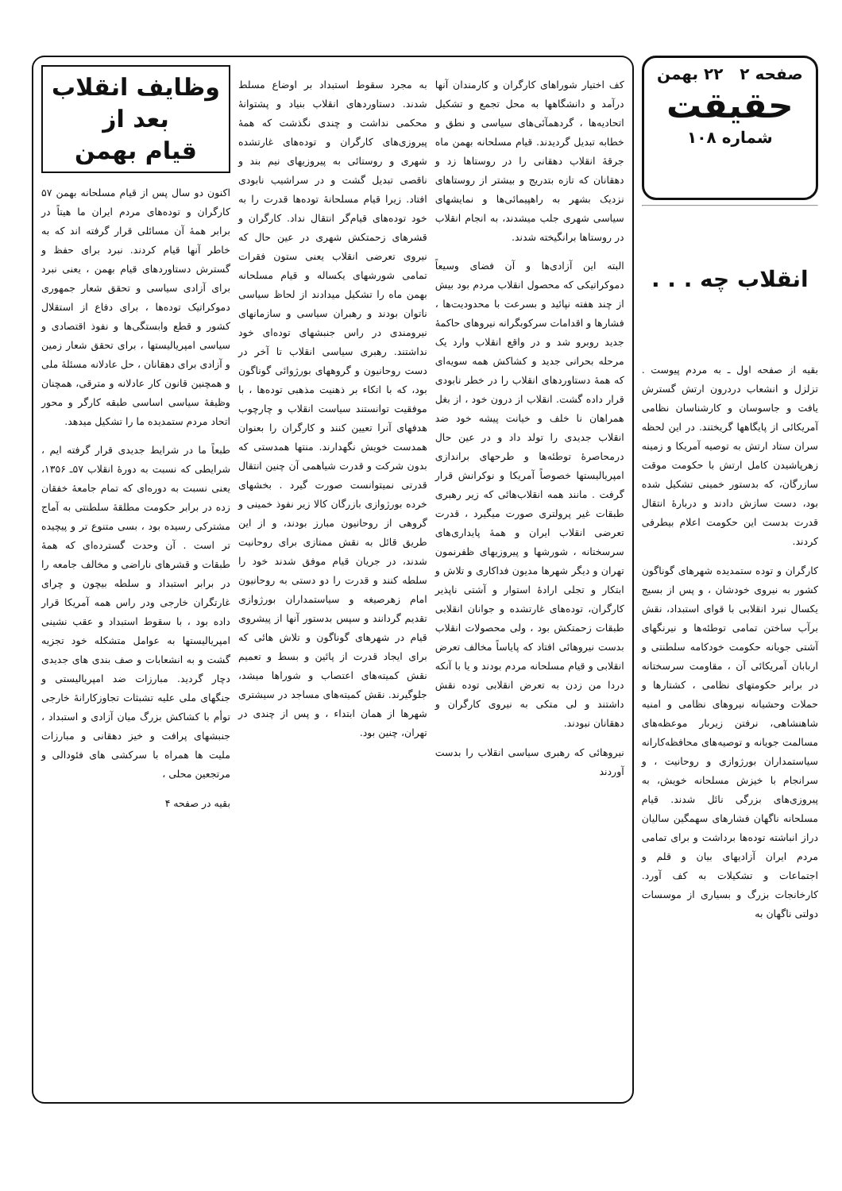صفحه ۲ ۲۲ بهمن
حقیقت
شماره ۱۰۸
انقلاب چه . . .
بقیه از صفحه اول ـ به مردم پیوست . تزلزل و انشعاب دردرون ارتش گسترش یافت و جاسوسان و کارشناسان نظامی آمریکائی از پایگاهها گریختند. در این لحظه سران ستاد ارتش به توصیه آمریکا و زمینه زهرپاشیدن کامل ارتش با حکومت موقت سازرگان، که بدستور خمینی تشکیل شده بود، دست سازش دادند و دربارهٔ انتقال قدرت بدست این حکومت اعلام بیطرفی کردند.
کارگران و توده ستمدیده شهرهای گوناگون کشور به نیروی خودشان ، و پس از بسیج یکسال نبرد انقلابی با قوای استبداد، نقش برآب ساختن تمامی توطئه‌ها و نیرنگهای آشتی جویانه حکومت خودکامه سلطنتی و اربابان آمریکائی آن ، مقاومت سرسختانه در برابر حکومتهای نظامی ، کشتارها و حملات وحشیانه نیروهای نظامی و امنیه شاهنشاهی، نرفتن زیربار موعظه‌های مسالمت جویانه و توصیه‌های محافظه‌کارانه سیاستمداران بورژوازی و روحانیت ، و سرانجام با خیزش مسلحانه خویش، به پیروزی‌های بزرگی نائل شدند. قیام مسلحانه ناگهان فشارهای سهمگین سالیان دراز انباشته توده‌ها برداشت و برای تمامی مردم ایران آزادیهای بیان و قلم و اجتماعات و تشکیلات به کف آورد. کارخانجات بزرگ و بسیاری از موسسات دولتی ناگهان به
کف اختیار شوراهای کارگران و کارمندان آنها درآمد و دانشگاهها به محل تجمع و تشکیل اتحادیه‌ها ، گردهمآئی‌های سیاسی و نطق و خطابه تبدیل گردیدند. قیام مسلحانه بهمن ماه جرقهٔ انقلاب دهقانی را در روستاها زد و دهقانان که تازه بتدریج و بیشتر از روستاهای نزدیک بشهر به راهپیمائی‌ها و نمایشهای سیاسی شهری جلب میشدند، به انجام انقلاب در روستاها برانگیخته شدند.
البته این آزادی‌ها و آن فضای وسیعاً دموکراتیکی که محصول انقلاب مردم بود بیش از چند هفته نپائید و بسرعت با محدودیت‌ها ، فشارها و اقدامات سرکوبگرانه نیروهای حاکمهٔ جدید روبرو شد و در واقع انقلاب وارد یک مرحله بحرانی جدید و کشاکش همه سویه‌ای که همهٔ دستاوردهای انقلاب را در خطر نابودی قرار داده گشت. انقلاب از درون خود ، از بغل همراهان نا خلف و خیانت پیشه خود ضد انقلاب جدیدی را تولد داد و در عین حال درمحاصرهٔ توطئه‌ها و طرحهای براندازی امپریالیستها خصوصاً آمریکا و نوکرانش قرار گرفت . مانند همه انقلاب‌هائی که زیر رهبری طبقات غیر پرولتری صورت میگیرد ، قدرت تعرضی انقلاب ایران و همهٔ پایداری‌های سرسختانه ، شورشها و پیروزیهای ظفرنمون تهران و دیگر شهرها مدیون فداکاری و تلاش و ابتکار و تجلی ارادهٔ استوار و آشتی ناپذیر کارگران، توده‌های غارتشده و جوانان انقلابی طبقات زحمتکش بود ، ولی محصولات انقلاب بدست نیروهائی افتاد که پایاساً مخالف تعرض انقلابی و قیام مسلحانه مردم بودند و یا با آنکه دردا من زدن به تعرض انقلابی توده نقش داشتند و لی متکی به نیروی کارگران و دهقانان نبودند.
نیروهائی که رهبری سیاسی انقلاب را بدست آوردند
به مجرد سقوط استبداد بر اوضاع مسلط شدند. دستاوردهای انقلاب بنیاد و پشتوانهٔ محکمی نداشت و چندی نگذشت که همهٔ پیروزی‌های کارگران و توده‌های غارتشده شهری و روستائی به پیروزیهای نیم بند و ناقصی تبدیل گشت و در سراشیب نابودی افتاد. زیرا قیام مسلحانهٔ توده‌ها قدرت را به خود توده‌های قیام‌گر انتقال نداد. کارگران و قشرهای زحمتکش شهری در عین حال که نیروی تعرضی انقلاب یعنی ستون فقرات تمامی شورشهای یکساله و قیام مسلحانه بهمن ماه را تشکیل میدادند از لحاظ سیاسی ناتوان بودند و رهبران سیاسی و سازمانهای نیرومندی در راس جنبشهای توده‌ای خود نداشتند. رهبری سیاسی انقلاب تا آخر در دست روحانیون و گروههای بورژوائی گوناگون بود، که با اتکاء بر ذهنیت مذهبی توده‌ها ، با موفقیت توانستند سیاست انقلاب و چارچوب هدفهای آنرا تعیین کنند و کارگران را بعنوان همدست خویش نگهدارند. منتها همدستی که بدون شرکت و قدرت شیاهمی آن چنین انتقال قدرتی نمیتوانست صورت گیرد . بخشهای خرده بورژوازی بازرگان کالا زیر نفوذ خمینی و گروهی از روحانیون مبارز بودند، و از این طریق قائل به نقش ممتازی برای روحانیت شدند، در جریان قیام موفق شدند خود را سلطه کنند و قدرت را دو دستی به روحانیون امام زهرصیغه و سیاستمداران بورژوازی تقدیم گردانند و سپس بدستور آنها از پیشروی قیام در شهرهای گوناگون و تلاش هائی که برای ایجاد قدرت از پائین و بسط و تعمیم نقش کمیته‌های اعتصاب و شوراها میشد، جلوگیرند. نقش کمیته‌های مساجد در سیشتری شهرها از همان ابتداء ، و پس از چندی در تهران، چنین بود.
وظایف انقلاب
بعد از
قیام بهمن
اکنون دو سال پس از قیام مسلحانه بهمن ۵۷ کارگران و توده‌های مردم ایران ما هیتاً در برابر همهٔ آن مسائلی قرار گرفته اند که به خاطر آنها قیام کردند. نبرد برای حفظ و گسترش دستاوردهای قیام بهمن ، یعنی نبرد برای آزادی سیاسی و تحقق شعار جمهوری دموکراتیک توده‌ها ، برای دفاع از استقلال کشور و قطع وابستگی‌ها و نفوذ اقتصادی و سیاسی امپریالیستها ، برای تحقق شعار زمین و آزادی برای دهقانان ، حل عادلانه مسئلهٔ ملی و همچنین قانون کار عادلانه و مترقی، همچنان وظیفهٔ سیاسی اساسی طبقه کارگر و محور اتحاد مردم ستمدیده ما را تشکیل میدهد.
طبعاً ما در شرایط جدیدی قرار گرفته ایم ، شرایطی که نسبت به دورهٔ انقلاب ۵۷ـ ۱۳۵۶، یعنی نسبت به دوره‌ای که تمام جامعهٔ خفقان زده در برابر حکومت مطلقهٔ سلطنتی به آماج مشترکی رسیده بود ، بسی متنوع تر و پیچیده تر است . آن وحدت گسترده‌ای که همهٔ طبقات و قشرهای ناراضی و مخالف جامعه را در برابر استبداد و سلطه بیچون و چرای غارتگران خارجی ودر راس همه آمریکا قرار داده بود ، با سقوط استبداد و عقب نشینی امپریالیستها به عوامل متشکله خود تجزیه گشت و به انشعابات و صف بندی های جدیدی دچار گردید. مبارزات ضد امپریالیستی و جنگهای ملی علیه تشبثات تجاوزکارانهٔ خارجی توأم با کشاکش بزرگ میان آزادی و استبداد ، جنبشهای پرافت و خیز دهقانی و مبارزات ملیت ها همراه با سرکشی های فئودالی و مرتجعین محلی ،
بقیه در صفحه ۴